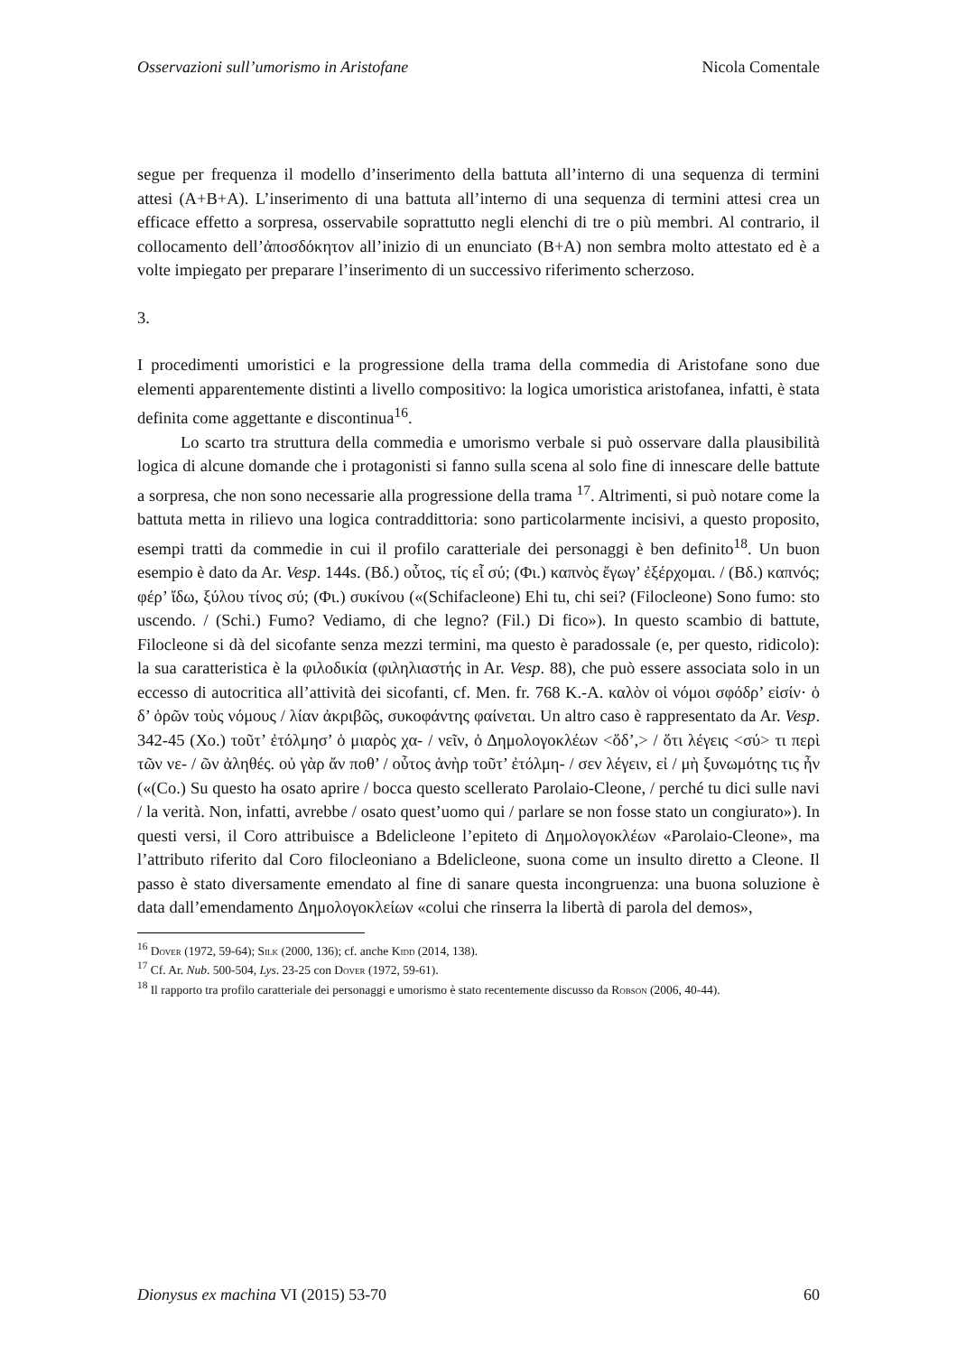Osservazioni sull’umorismo in Aristofane Nicola Comentale
segue per frequenza il modello d’inserimento della battuta all’interno di una sequenza di termini attesi (A+B+A). L’inserimento di una battuta all’interno di una sequenza di termini attesi crea un efficace effetto a sorpresa, osservabile soprattutto negli elenchi di tre o più membri. Al contrario, il collocamento dell’ἀποσδόκητον all’inizio di un enunciato (B+A) non sembra molto attestato ed è a volte impiegato per preparare l’inserimento di un successivo riferimento scherzoso.
3.
I procedimenti umoristici e la progressione della trama della commedia di Aristofane sono due elementi apparentemente distinti a livello compositivo: la logica umoristica aristofanea, infatti, è stata definita come aggettante e discontinua<sup>16</sup>.
Lo scarto tra struttura della commedia e umorismo verbale si può osservare dalla plausibilità logica di alcune domande che i protagonisti si fanno sulla scena al solo fine di innescare delle battute a sorpresa, che non sono necessarie alla progressione della trama <sup>17</sup>. Altrimenti, si può notare come la battuta metta in rilievo una logica contraddittoria: sono particolarmente incisivi, a questo proposito, esempi tratti da commedie in cui il profilo caratteriale dei personaggi è ben definito<sup>18</sup>. Un buon esempio è dato da Ar. Vesp. 144s. (Βδ.) οὗτος, τίς εἶ σύ; (Φι.) καπνὸς ἔγωγ’ ἐξέρχομαι. / (Βδ.) καπνός; φέρ’ ἴδω, ξύλου τίνος σύ; (Φι.) συκίνου («(Schifacleone) Ehi tu, chi sei? (Filocleone) Sono fumo: sto uscendo. / (Schi.) Fumo? Vediamo, di che legno? (Fil.) Di fico»). In questo scambio di battute, Filocleone si dà del sicofante senza mezzi termini, ma questo è paradossale (e, per questo, ridicolo): la sua caratteristica è la φιλοδικία (φιληλιαστής in Ar. Vesp. 88), che può essere associata solo in un eccesso di autocritica all’attività dei sicofanti, cf. Men. fr. 768 K.-A. καλὸν οἱ νόμοι σφόδρ’ εἰσίν· ὁ δ’ ὁρῶν τοὺς νόμους / λίαν ἀκριβῶς, συκοφάντης φαίνεται. Un altro caso è rappresentato da Ar. Vesp. 342-45 (Χο.) τοῦτ’ ἐτόλμησ’ ὁ μιαρὸς χα- / νεῖν, ὁ Δημολογοκλέων <ὅδ’,> / ὅτι λέγεις <σύ> τι περὶ τῶν νε- / ῶν ἀληθές. οὐ γὰρ ἄν ποθ’ / οὗτος ἁνὴρ τοῦτ’ ἐτόλμη- / σεν λέγειν, εἰ / μὴ ξυνωμότης τις ἦν («(Co.) Su questo ha osato aprire / bocca questo scellerato Parolaio-Cleone, / perché tu dici sulle navi / la verità. Non, infatti, avrebbe / osato quest’uomo qui / parlare se non fosse stato un congiurato»). In questi versi, il Coro attribuisce a Bdelicleone l’epiteto di Δημολογοκλέων «Parolaio-Cleone», ma l’attributo riferito dal Coro filocleoniano a Bdelicleone, suona come un insulto diretto a Cleone. Il passo è stato diversamente emendato al fine di sanare questa incongruenza: una buona soluzione è data dall’emendamento Δημολογοκλείων «colui che rinserra la libertà di parola del demos»,
<sup>16</sup> Dover (1972, 59-64); Silk (2000, 136); cf. anche Kidd (2014, 138).
<sup>17</sup> Cf. Ar. Nub. 500-504, Lys. 23-25 con Dover (1972, 59-61).
<sup>18</sup> Il rapporto tra profilo caratteriale dei personaggi e umorismo è stato recentemente discusso da Robson (2006, 40-44).
Dionysus ex machina VI (2015) 53-70 60